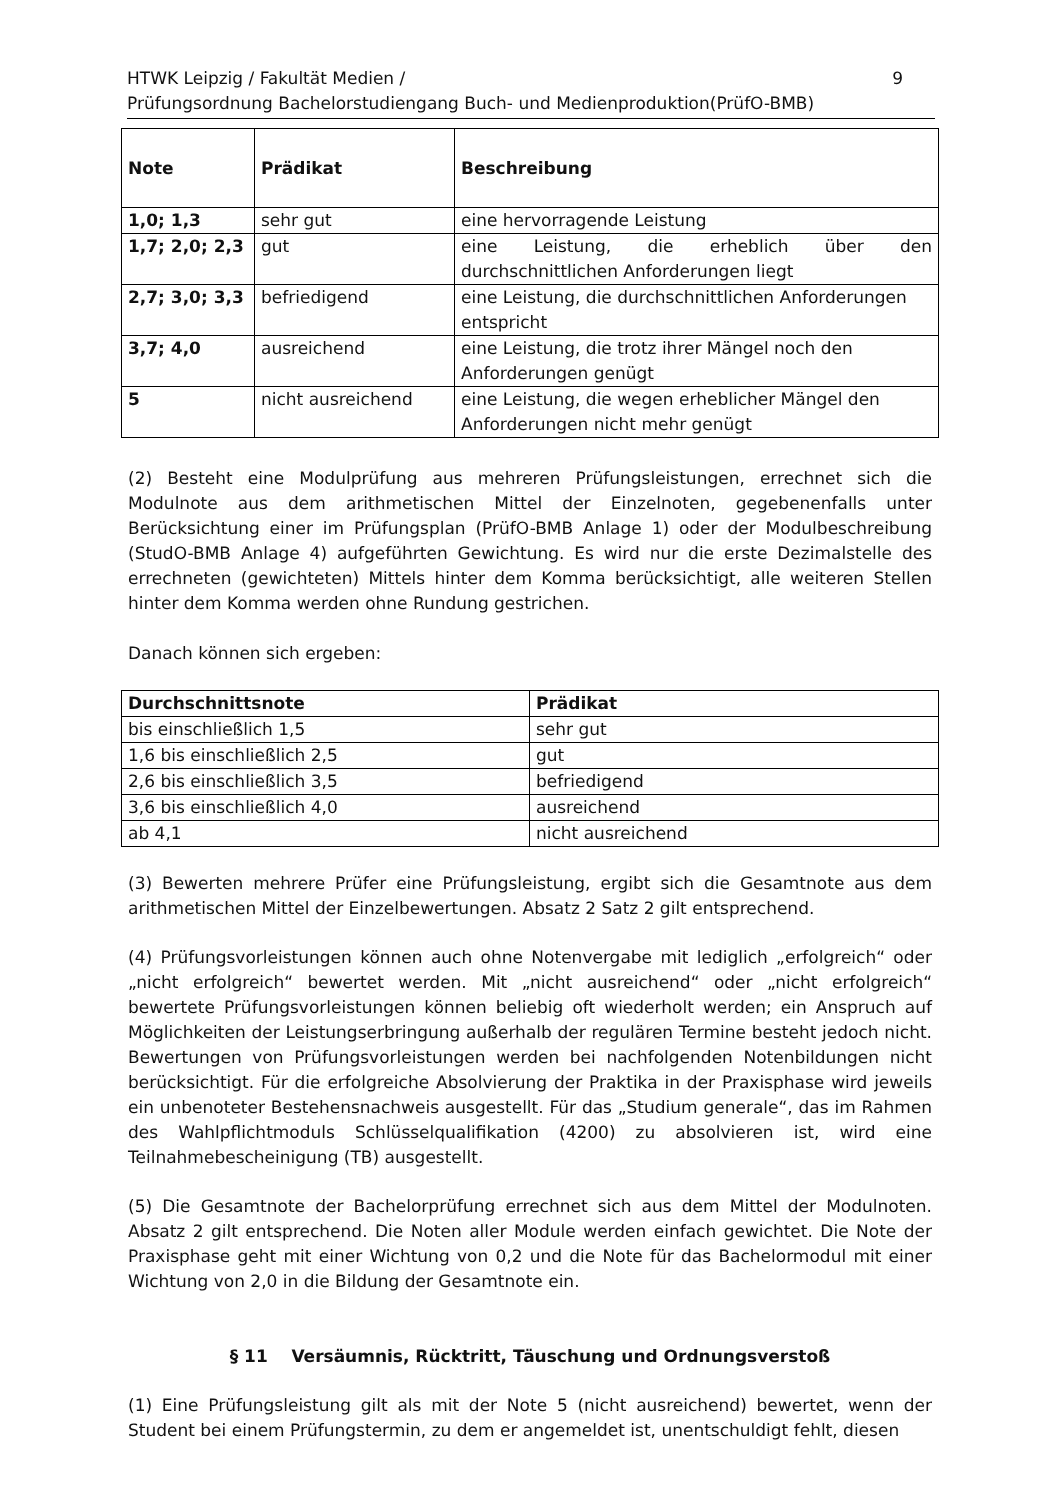HTWK Leipzig / Fakultät Medien /
Prüfungsordnung Bachelorstudiengang Buch- und Medienproduktion(PrüfO-BMB)
9
| Note | Prädikat | Beschreibung |
| --- | --- | --- |
| 1,0; 1,3 | sehr gut | eine hervorragende Leistung |
| 1,7; 2,0; 2,3 | gut | eine Leistung, die erheblich über den durchschnittlichen Anforderungen liegt |
| 2,7; 3,0; 3,3 | befriedigend | eine Leistung, die durchschnittlichen Anforderungen entspricht |
| 3,7; 4,0 | ausreichend | eine Leistung, die trotz ihrer Mängel noch den Anforderungen genügt |
| 5 | nicht ausreichend | eine Leistung, die wegen erheblicher Mängel den Anforderungen nicht mehr genügt |
(2) Besteht eine Modulprüfung aus mehreren Prüfungsleistungen, errechnet sich die Modulnote aus dem arithmetischen Mittel der Einzelnoten, gegebenenfalls unter Berücksichtung einer im Prüfungsplan (PrüfO-BMB Anlage 1) oder der Modulbeschreibung (StudO-BMB Anlage 4) aufgeführten Gewichtung. Es wird nur die erste Dezimalstelle des errechneten (gewichteten) Mittels hinter dem Komma berücksichtigt, alle weiteren Stellen hinter dem Komma werden ohne Rundung gestrichen.
Danach können sich ergeben:
| Durchschnittsnote | Prädikat |
| --- | --- |
| bis einschließlich 1,5 | sehr gut |
| 1,6 bis einschließlich 2,5 | gut |
| 2,6 bis einschließlich 3,5 | befriedigend |
| 3,6 bis einschließlich 4,0 | ausreichend |
| ab 4,1 | nicht ausreichend |
(3) Bewerten mehrere Prüfer eine Prüfungsleistung, ergibt sich die Gesamtnote aus dem arithmetischen Mittel der Einzelbewertungen. Absatz 2 Satz 2 gilt entsprechend.
(4) Prüfungsvorleistungen können auch ohne Notenvergabe mit lediglich „erfolgreich“ oder „nicht erfolgreich“ bewertet werden. Mit „nicht ausreichend“ oder „nicht erfolgreich“ bewertete Prüfungsvorleistungen können beliebig oft wiederholt werden; ein Anspruch auf Möglichkeiten der Leistungserbringung außerhalb der regulären Termine besteht jedoch nicht. Bewertungen von Prüfungsvorleistungen werden bei nachfolgenden Notenbildungen nicht berücksichtigt. Für die erfolgreiche Absolvierung der Praktika in der Praxisphase wird jeweils ein unbenoteter Bestehensnachweis ausgestellt. Für das „Studium generale“, das im Rahmen des Wahlpflichtmoduls Schlüsselqualifikation (4200) zu absolvieren ist, wird eine Teilnahmebescheinigung (TB) ausgestellt.
(5) Die Gesamtnote der Bachelorprüfung errechnet sich aus dem Mittel der Modulnoten. Absatz 2 gilt entsprechend. Die Noten aller Module werden einfach gewichtet. Die Note der Praxisphase geht mit einer Wichtung von 0,2 und die Note für das Bachelormodul mit einer Wichtung von 2,0 in die Bildung der Gesamtnote ein.
§ 11 Versäumnis, Rücktritt, Täuschung und Ordnungsverstoß
(1) Eine Prüfungsleistung gilt als mit der Note 5 (nicht ausreichend) bewertet, wenn der Student bei einem Prüfungstermin, zu dem er angemeldet ist, unentschuldigt fehlt, diesen